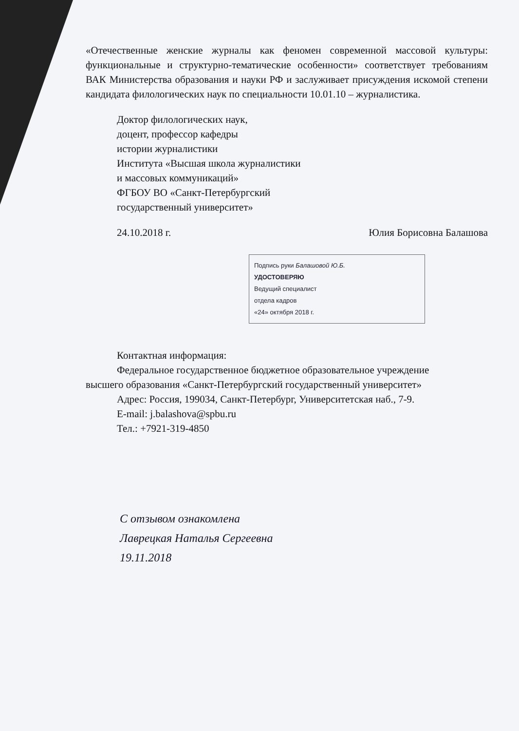«Отечественные женские журналы как феномен современной массовой культуры: функциональные и структурно-тематические особенности» соответствует требованиям ВАК Министерства образования и науки РФ и заслуживает присуждения искомой степени кандидата филологических наук по специальности 10.01.10 – журналистика.
Доктор филологических наук,
доцент, профессор кафедры
истории журналистики
Института «Высшая школа журналистики
и массовых коммуникаций»
ФГБОУ ВО «Санкт-Петербургский
государственный университет»
24.10.2018 г. Юлия Борисовна Балашова
Подпись руки Балашовой Ю.Б.
УДОСТОВЕРЯЮ
Ведущий специалист
отдела кадров
«24» октября 2018 г.
Контактная информация:
Федеральное государственное бюджетное образовательное учреждение
высшего образования «Санкт-Петербургский государственный университет»
Адрес: Россия, 199034, Санкт-Петербург, Университетская наб., 7-9.
E-mail: j.balashova@spbu.ru
Тел.: +7921-319-4850
С отзывом ознакомлена
Лаврецкая Наталья Сергеевна
19.11.2018